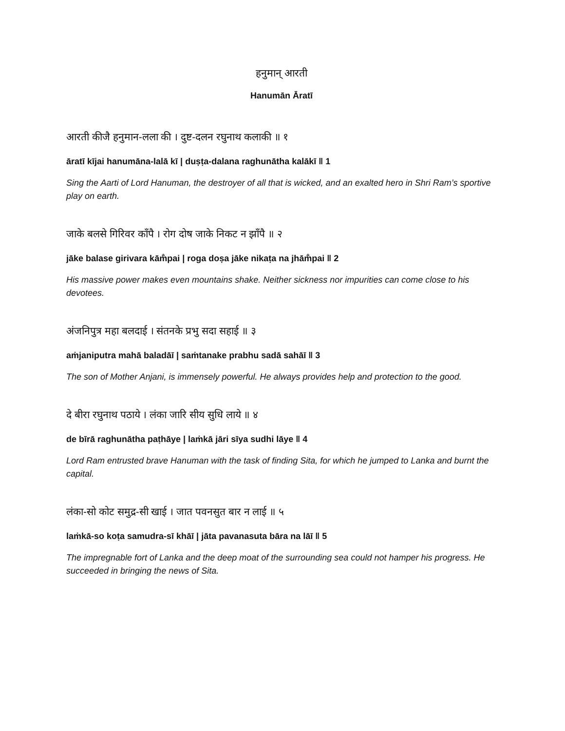हनुमान् आरती
Hanumān Āratī
आरती कीजै हनुमान-लला की । दुष्ट-दलन रघुनाथ कलाकी ॥ १
āratī kījai hanumāna-lalā kī | duṣṭa-dalana raghunātha kalākī ‖ 1
Sing the Aarti of Lord Hanuman, the destroyer of all that is wicked, and an exalted hero in Shri Ram’s sportive play on earth.
जाके बलसे गिरिवर काँपै । रोग दोष जाके निकट न झाँपै ॥ २
jāke balase girivara kām̐pai | roga doṣa jāke nikaṭa na jhām̐pai ‖ 2
His massive power makes even mountains shake. Neither sickness nor impurities can come close to his devotees.
अंजनिपुत्र महा बलदाई । संतनके प्रभु सदा सहाई ॥ ३
aṁjaniputra mahā baladāī | saṁtanake prabhu sadā sahāī ‖ 3
The son of Mother Anjani, is immensely powerful. He always provides help and protection to the good.
दे बीरा रघुनाथ पठाये । लंका जारि सीय सुधि लाये ॥ ४
de bīrā raghunātha paṭhāye | laṁkā jāri sīya sudhi lāye ‖ 4
Lord Ram entrusted brave Hanuman with the task of finding Sita, for which he jumped to Lanka and burnt the capital.
लंका-सो कोट समुद्र-सी खाई । जात पवनसुत बार न लाई ॥ ५
laṁkā-so koṭa samudra-sī khāī | jāta pavanasuta bāra na lāī ‖ 5
The impregnable fort of Lanka and the deep moat of the surrounding sea could not hamper his progress. He succeeded in bringing the news of Sita.